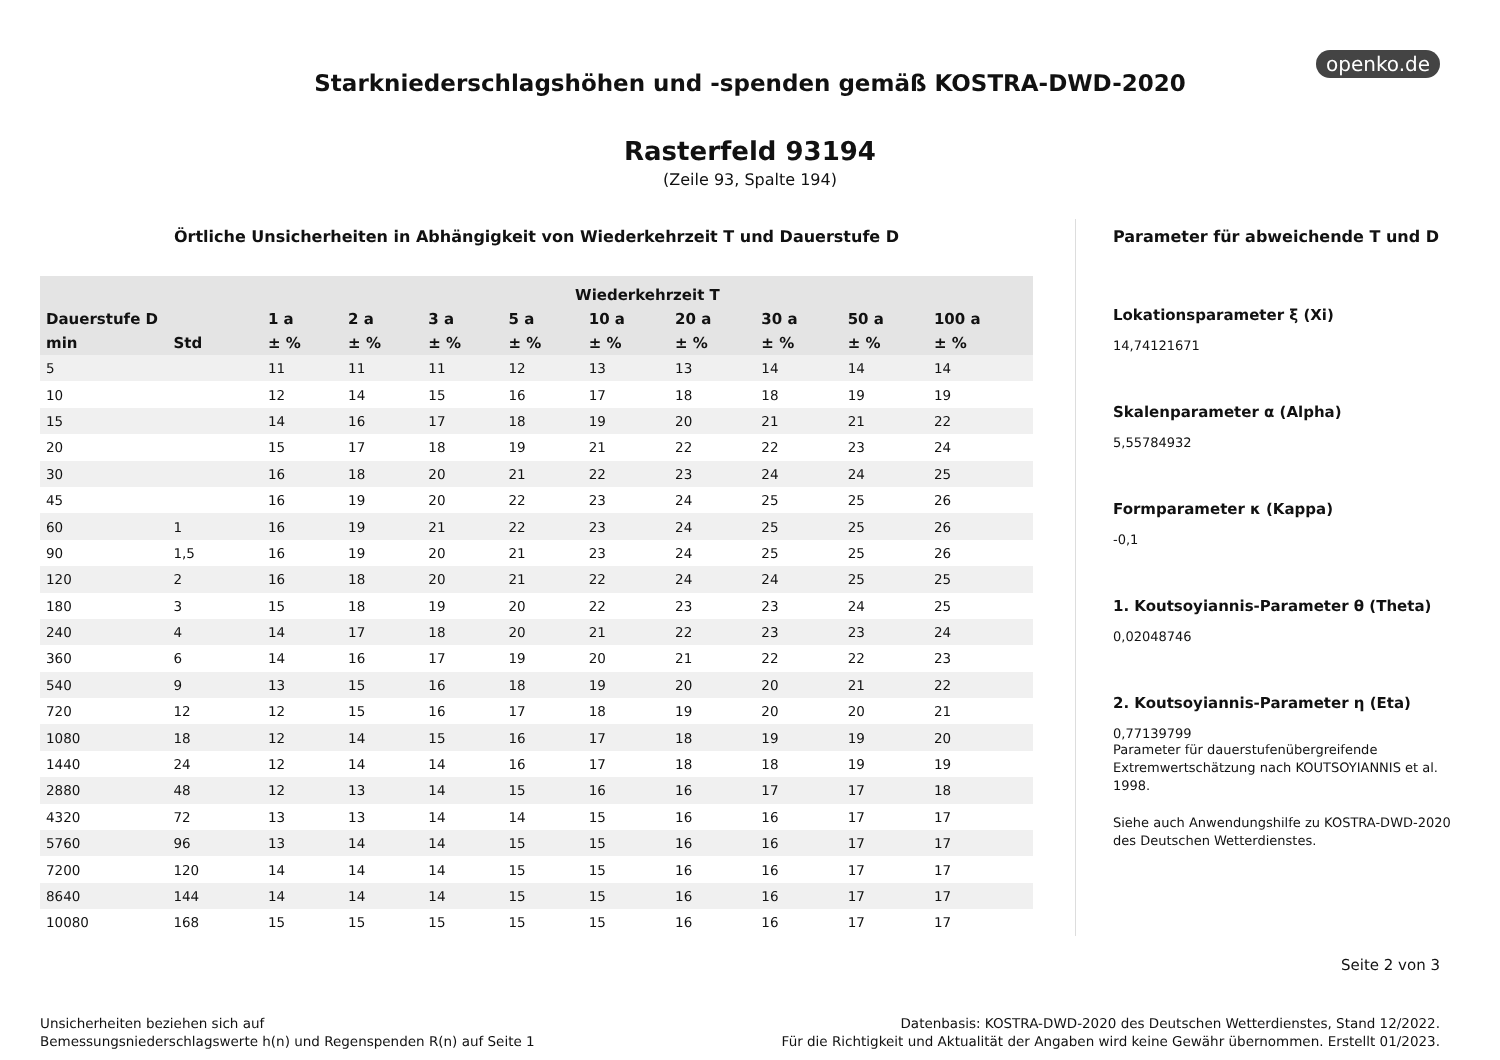openko.de
Starkniederschlagshöhen und -spenden gemäß KOSTRA-DWD-2020
Rasterfeld 93194
(Zeile 93, Spalte 194)
Örtliche Unsicherheiten in Abhängigkeit von Wiederkehrzeit T und Dauerstufe D
| | | Wiederkehrzeit T | | | | | | | | |
| --- | --- | --- | --- | --- | --- | --- | --- | --- | --- | --- |
| Dauerstufe D | | 1 a | 2 a | 3 a | 5 a | 10 a | 20 a | 30 a | 50 a | 100 a |
| min | Std | ± % | ± % | ± % | ± % | ± % | ± % | ± % | ± % | ± % |
| 5 | | 11 | 11 | 11 | 12 | 13 | 13 | 14 | 14 | 14 |
| 10 | | 12 | 14 | 15 | 16 | 17 | 18 | 18 | 19 | 19 |
| 15 | | 14 | 16 | 17 | 18 | 19 | 20 | 21 | 21 | 22 |
| 20 | | 15 | 17 | 18 | 19 | 21 | 22 | 22 | 23 | 24 |
| 30 | | 16 | 18 | 20 | 21 | 22 | 23 | 24 | 24 | 25 |
| 45 | | 16 | 19 | 20 | 22 | 23 | 24 | 25 | 25 | 26 |
| 60 | 1 | 16 | 19 | 21 | 22 | 23 | 24 | 25 | 25 | 26 |
| 90 | 1,5 | 16 | 19 | 20 | 21 | 23 | 24 | 25 | 25 | 26 |
| 120 | 2 | 16 | 18 | 20 | 21 | 22 | 24 | 24 | 25 | 25 |
| 180 | 3 | 15 | 18 | 19 | 20 | 22 | 23 | 23 | 24 | 25 |
| 240 | 4 | 14 | 17 | 18 | 20 | 21 | 22 | 23 | 23 | 24 |
| 360 | 6 | 14 | 16 | 17 | 19 | 20 | 21 | 22 | 22 | 23 |
| 540 | 9 | 13 | 15 | 16 | 18 | 19 | 20 | 20 | 21 | 22 |
| 720 | 12 | 12 | 15 | 16 | 17 | 18 | 19 | 20 | 20 | 21 |
| 1080 | 18 | 12 | 14 | 15 | 16 | 17 | 18 | 19 | 19 | 20 |
| 1440 | 24 | 12 | 14 | 14 | 16 | 17 | 18 | 18 | 19 | 19 |
| 2880 | 48 | 12 | 13 | 14 | 15 | 16 | 16 | 17 | 17 | 18 |
| 4320 | 72 | 13 | 13 | 14 | 14 | 15 | 16 | 16 | 17 | 17 |
| 5760 | 96 | 13 | 14 | 14 | 15 | 15 | 16 | 16 | 17 | 17 |
| 7200 | 120 | 14 | 14 | 14 | 15 | 15 | 16 | 16 | 17 | 17 |
| 8640 | 144 | 14 | 14 | 14 | 15 | 15 | 16 | 16 | 17 | 17 |
| 10080 | 168 | 15 | 15 | 15 | 15 | 15 | 16 | 16 | 17 | 17 |
Parameter für abweichende T und D
Lokationsparameter ξ (Xi)
14,74121671
Skalenparameter α (Alpha)
5,55784932
Formparameter κ (Kappa)
-0,1
1. Koutsoyiannis-Parameter θ (Theta)
0,02048746
2. Koutsoyiannis-Parameter η (Eta)
0,77139799
Parameter für dauerstufenübergreifende Extremwertschätzung nach KOUTSOYIANNIS et al. 1998.
Siehe auch Anwendungshilfe zu KOSTRA-DWD-2020 des Deutschen Wetterdienstes.
Seite 2 von 3
Unsicherheiten beziehen sich auf
Bemessungsniederschlagswerte h(n) und Regenspenden R(n) auf Seite 1
Datenbasis: KOSTRA-DWD-2020 des Deutschen Wetterdienstes, Stand 12/2022.
Für die Richtigkeit und Aktualität der Angaben wird keine Gewähr übernommen. Erstellt 01/2023.